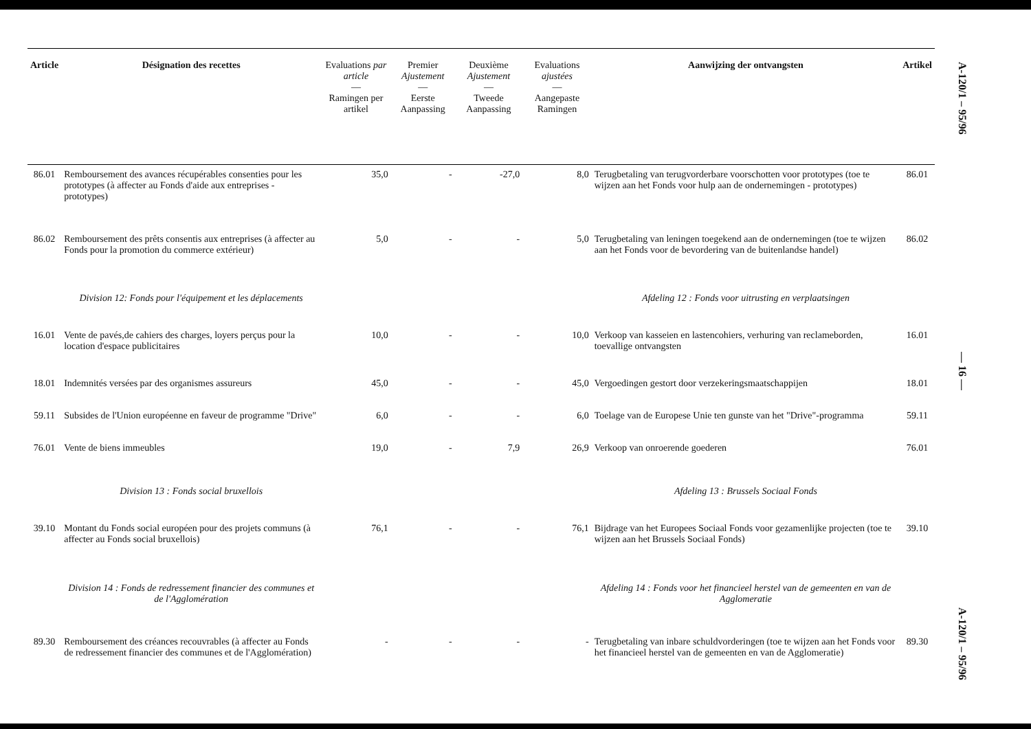| Article | Désignation des recettes | Evaluations par article — Ramingen per artikel | Premier Ajustement — Eerste Aanpassing | Deuxième Ajustement — Tweede Aanpassing | Evaluations ajustées — Aangepaste Ramingen | Aanwijzing der ontvangsten | Artikel |
| --- | --- | --- | --- | --- | --- | --- | --- |
| 86.01 | Remboursement des avances récupérables consenties pour les prototypes (à affecter au Fonds d'aide aux entreprises - prototypes) | 35,0 | - | -27,0 | 8,0 | Terugbetaling van terugvorderbare voorschotten voor prototypes (toe te wijzen aan het Fonds voor hulp aan de ondernemingen - prototypes) | 86.01 |
| 86.02 | Remboursement des prêts consentis aux entreprises (à affecter au Fonds pour la promotion du commerce extérieur) | 5,0 | - | - | 5,0 | Terugbetaling van leningen toegekend aan de ondernemingen (toe te wijzen aan het Fonds voor de bevordering van de buitenlandse handel) | 86.02 |
| | Division 12: Fonds pour l'équipement et les déplacements | | | | | Afdeling 12 : Fonds voor uitrusting en verplaatsingen | |
| 16.01 | Vente de pavés,de cahiers des charges, loyers perçus pour la location d'espace publicitaires | 10,0 | - | - | 10,0 | Verkoop van kasseien en lastencohiers, verhuring van reclameborden, toevallige ontvangsten | 16.01 |
| 18.01 | Indemnités versées par des organismes assureurs | 45,0 | - | - | 45,0 | Vergoedingen gestort door verzekeringsmaatschappijen | 18.01 |
| 59.11 | Subsides de l'Union européenne en faveur de programme "Drive" | 6,0 | - | - | 6,0 | Toelage van de Europese Unie ten gunste van het "Drive"-programma | 59.11 |
| 76.01 | Vente de biens immeubles | 19,0 | - | 7,9 | 26,9 | Verkoop van onroerende goederen | 76.01 |
| | Division 13 : Fonds social bruxellois | | | | | Afdeling 13 : Brussels Sociaal Fonds | |
| 39.10 | Montant du Fonds social européen pour des projets communs (à affecter au Fonds social bruxellois) | 76,1 | - | - | 76,1 | Bijdrage van het Europees Sociaal Fonds voor gezamenlijke projecten (toe te wijzen aan het Brussels Sociaal Fonds) | 39.10 |
| | Division 14 : Fonds de redressement financier des communes et de l'Agglomération | | | | | Afdeling 14 : Fonds voor het financieel herstel van de gemeenten en van de Agglomeratie | |
| 89.30 | Remboursement des créances recouvrables (à affecter au Fonds de redressement financier des communes et de l'Agglomération) | - | - | - | - | Terugbetaling van inbare schuldvorderingen (toe te wijzen aan het Fonds voor het financieel herstel van de gemeenten en van de Agglomeratie) | 89.30 |
A-120/1 – 95/96
— 16 —
A-120/1 – 95/96